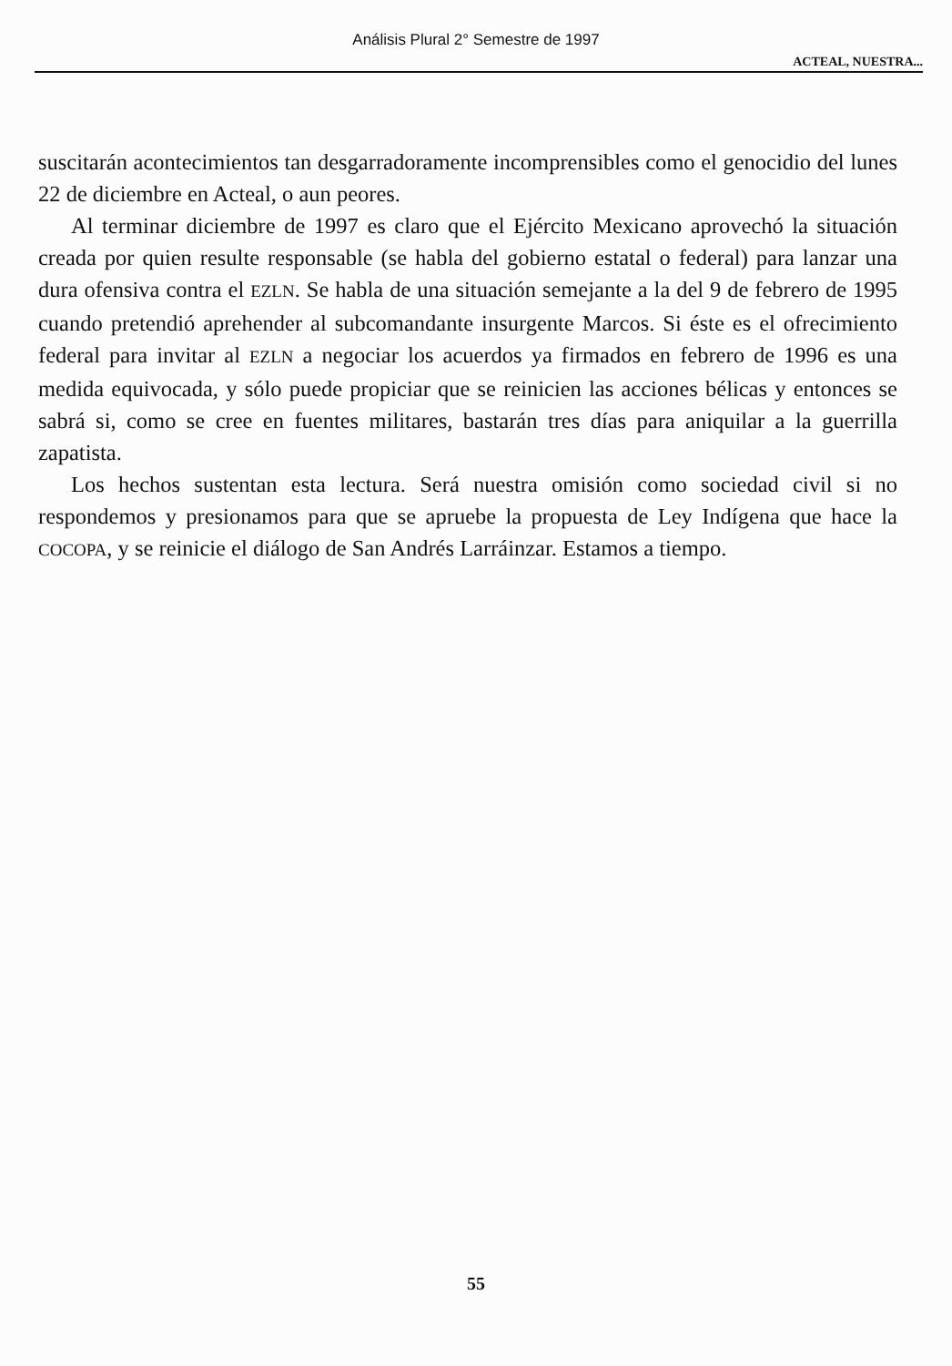Análisis Plural 2° Semestre de 1997
ACTEAL, NUESTRA...
suscitarán acontecimientos tan desgarradoramente incomprensibles como el genocidio del lunes 22 de diciembre en Acteal, o aun peores.
Al terminar diciembre de 1997 es claro que el Ejército Mexicano aprovechó la situación creada por quien resulte responsable (se habla del gobierno estatal o federal) para lanzar una dura ofensiva contra el EZLN. Se habla de una situación semejante a la del 9 de febrero de 1995 cuando pretendió aprehender al subcomandante insurgente Marcos. Si éste es el ofrecimiento federal para invitar al EZLN a negociar los acuerdos ya firmados en febrero de 1996 es una medida equivocada, y sólo puede propiciar que se reinicien las acciones bélicas y entonces se sabrá si, como se cree en fuentes militares, bastarán tres días para aniquilar a la guerrilla zapatista.
Los hechos sustentan esta lectura. Será nuestra omisión como sociedad civil si no respondemos y presionamos para que se apruebe la propuesta de Ley Indígena que hace la COCOPA, y se reinicie el diálogo de San Andrés Larráinzar. Estamos a tiempo.
55